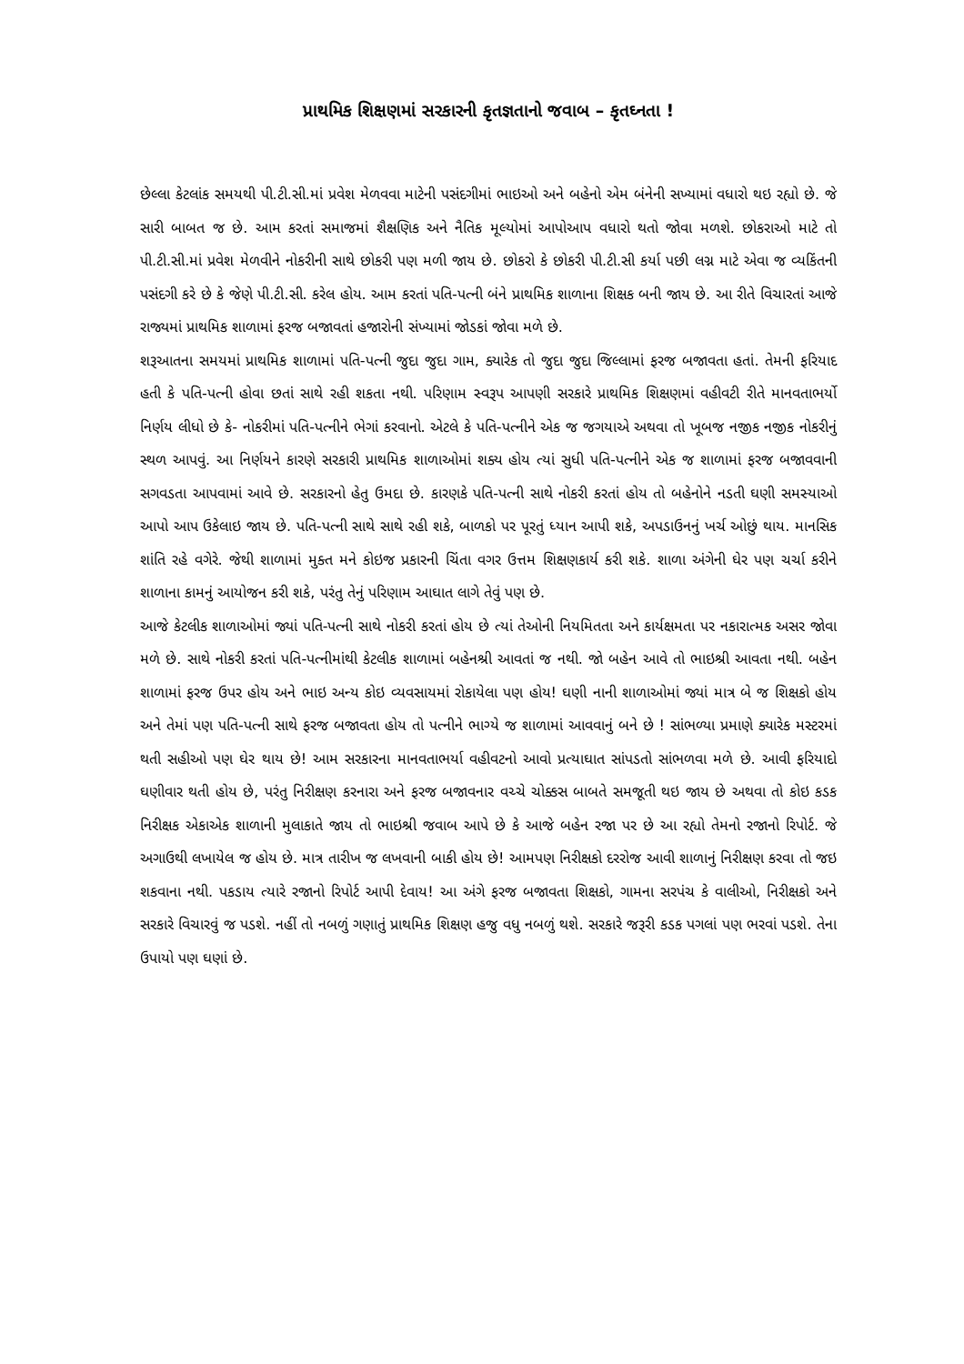પ્રાથમિક શિક્ષણમાં સરકારની કૃતજ્ઞતાનો જવાબ – કૃતઘ્નતા !
છેલ્લા કેટલાંક સમયથી પી.ટી.સી.માં પ્રવેશ મેળવવા માટેની પસંદગીમાં ભાઇઓ અને બહેનો એમ બંનેની સખ્યામાં વધારો થઇ રહ્યો છે. જે સારી બાબત જ છે. આમ કરતાં સમાજમાં શૈક્ષણિક અને નૈતિક મૂલ્યોમાં આપોઆપ વધારો થતો જોવા મળશે. છોકરાઓ માટે તો પી.ટી.સી.માં પ્રવેશ મેળવીને નોકરીની સાથે છોકરી પણ મળી જાય છે. છોકરો કે છોકરી પી.ટી.સી કર્યા પછી લગ્ન માટે એવા જ વ્યકિંતની પસંદગી કરે છે કે જેણે પી.ટી.સી. કરેલ હોય. આમ કરતાં પતિ-પત્ની બંને પ્રાથમિક શાળાના શિક્ષક બની જાય છે. આ રીતે વિચારતાં આજે રાજ્યમાં પ્રાથમિક શાળામાં ફરજ બજાવતાં હજારોની સંખ્યામાં જોડકાં જોવા મળે છે.
શરૂઆતના સમયમાં પ્રાથમિક શાળામાં પતિ-પત્ની જુદા જુદા ગામ, ક્યારેક તો જુદા જુદા જિલ્લામાં ફરજ બજાવતા હતાં. તેમની ફરિયાદ હતી કે પતિ-પત્ની હોવા છતાં સાથે રહી શકતા નથી. પરિણામ સ્વરૂપ આપણી સરકારે પ્રાથમિક શિક્ષણમાં વહીવટી રીતે માનવતાભર્યો નિર્ણય લીધો છે કે- નોકરીમાં પતિ-પત્નીને ભેગાં કરવાનો. એટલે કે પતિ-પત્નીને એક જ જગયાએ અથવા તો ખૂબજ નજીક નજીક નોકરીનું સ્થળ આપવું. આ નિર્ણયને કારણે સરકારી પ્રાથમિક શાળાઓમાં શક્ય હોય ત્યાં સુધી પતિ-પત્નીને એક જ શાળામાં ફરજ બજાવવાની સગવડતા આપવામાં આવે છે. સરકારનો હેતુ ઉમદા છે. કારણકે પતિ-પત્ની સાથે નોકરી કરતાં હોય તો બહેનોને નડતી ઘણી સમસ્યાઓ આપો આપ ઉકેલાઇ જાય છે. પતિ-પત્ની સાથે સાથે રહી શકે, બાળકો પર પૂરતું ધ્યાન આપી શકે, અપડાઉનનું ખર્ચ ઓછું થાય. માનસિક શાંતિ રહે વગેરે. જેથી શાળામાં મુક્ત મને કોઇજ પ્રકારની ચિંતા વગર ઉત્તમ શિક્ષણકાર્ય કરી શકે. શાળા અંગેની ઘેર પણ ચર્ચા કરીને શાળાના કામનું આયોજન કરી શકે, પરંતુ તેનું પરિણામ આઘાત લાગે તેવું પણ છે.
આજે કેટલીક શાળાઓમાં જ્યાં પતિ-પત્ની સાથે નોકરી કરતાં હોય છે ત્યાં તેઓની નિયમિતતા અને કાર્યક્ષમતા પર નકારાત્મક અસર જોવા મળે છે. સાથે નોકરી કરતાં પતિ-પત્નીમાંથી કેટલીક શાળામાં બહેનશ્રી આવતાં જ નથી. જો બહેન આવે તો ભાઇશ્રી આવતા નથી. બહેન શાળામાં ફરજ ઉપર હોય અને ભાઇ અન્ય કોઇ વ્યવસાયમાં રોકાયેલા પણ હોય! ઘણી નાની શાળાઓમાં જ્યાં માત્ર બે જ શિક્ષકો હોય અને તેમાં પણ પતિ-પત્ની સાથે ફરજ બજાવતા હોય તો પત્નીને ભાગ્યે જ શાળામાં આવવાનું બને છે ! સાંભળ્યા પ્રમાણે ક્યારેક મસ્ટરમાં થતી સહીઓ પણ ઘેર થાય છે! આમ સરકારના માનવતાભર્યા વહીવટનો આવો પ્રત્યાઘાત સાંપડતો સાંભળવા મળે છે. આવી ફરિયાદો ઘણીવાર થતી હોય છે, પરંતુ નિરીક્ષણ કરનારા અને ફરજ બજાવનાર વચ્ચે ચોક્કસ બાબતે સમજૂતી થઇ જાય છે અથવા તો કોઇ કડક નિરીક્ષક એકાએક શાળાની મુલાકાતે જાય તો ભાઇશ્રી જવાબ આપે છે કે આજે બહેન રજા પર છે આ રહ્યો તેમનો રજાનો રિપોર્ટ. જે અગાઉથી લખાયેલ જ હોય છે. માત્ર તારીખ જ લખવાની બાકી હોય છે! આમપણ નિરીક્ષકો દરરોજ આવી શાળાનું નિરીક્ષણ કરવા તો જઇ શકવાના નથી. પકડાય ત્યારે રજાનો રિપોર્ટ આપી દેવાય! આ અંગે ફરજ બજાવતા શિક્ષકો, ગામના સરપંચ કે વાલીઓ, નિરીક્ષકો અને સરકારે વિચારવું જ પડશે. નહીં તો નબળું ગણાતું પ્રાથમિક શિક્ષણ હજુ વધુ નબળું થશે. સરકારે જરૂરી કડક પગલાં પણ ભરવાં પડશે. તેના ઉપાયો પણ ઘણાં છે.